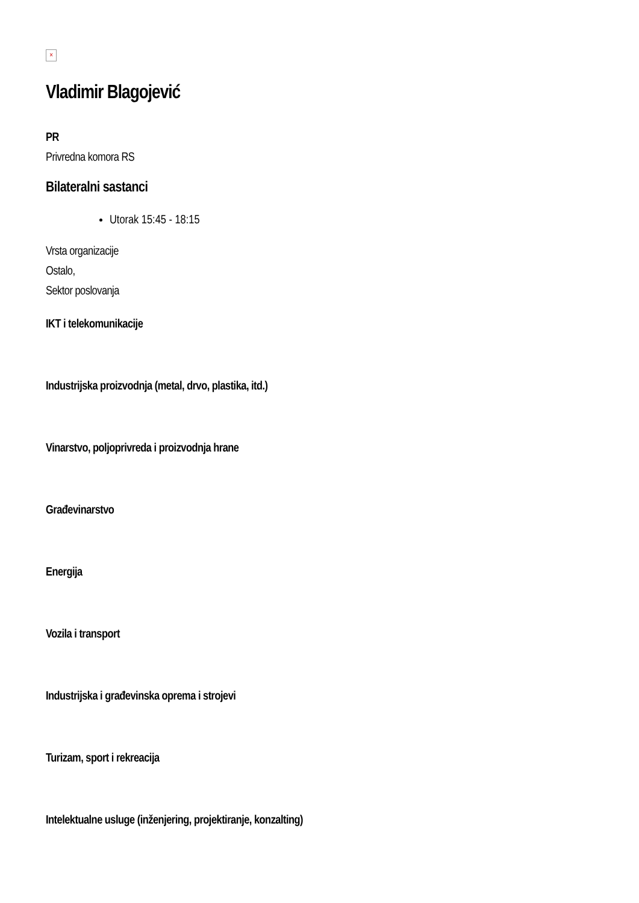×
Vladimir Blagojević
PR
Privredna komora RS
Bilateralni sastanci
Utorak 15:45 - 18:15
Vrsta organizacije
Ostalo,
Sektor poslovanja
IKT i telekomunikacije
Industrijska proizvodnja (metal, drvo, plastika, itd.)
Vinarstvo, poljoprivreda i proizvodnja hrane
Građevinarstvo
Energija
Vozila i transport
Industrijska i građevinska oprema i strojevi
Turizam, sport i rekreacija
Intelektualne usluge (inženjering, projektiranje, konzalting)